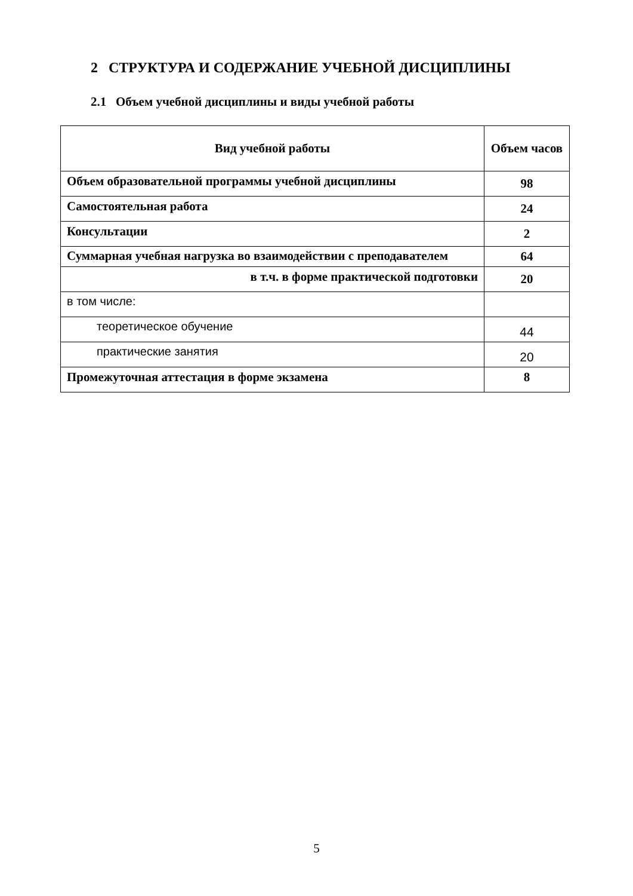2 СТРУКТУРА И СОДЕРЖАНИЕ УЧЕБНОЙ ДИСЦИПЛИНЫ
2.1 Объем учебной дисциплины и виды учебной работы
| Вид учебной работы | Объем часов |
| --- | --- |
| Объем образовательной программы учебной дисциплины | 98 |
| Самостоятельная работа | 24 |
| Консультации | 2 |
| Суммарная учебная нагрузка во взаимодействии с преподавателем | 64 |
| в т.ч. в форме практической подготовки | 20 |
| в том числе: | |
| теоретическое обучение | 44 |
| практические занятия | 20 |
| Промежуточная аттестация в форме экзамена | 8 |
5